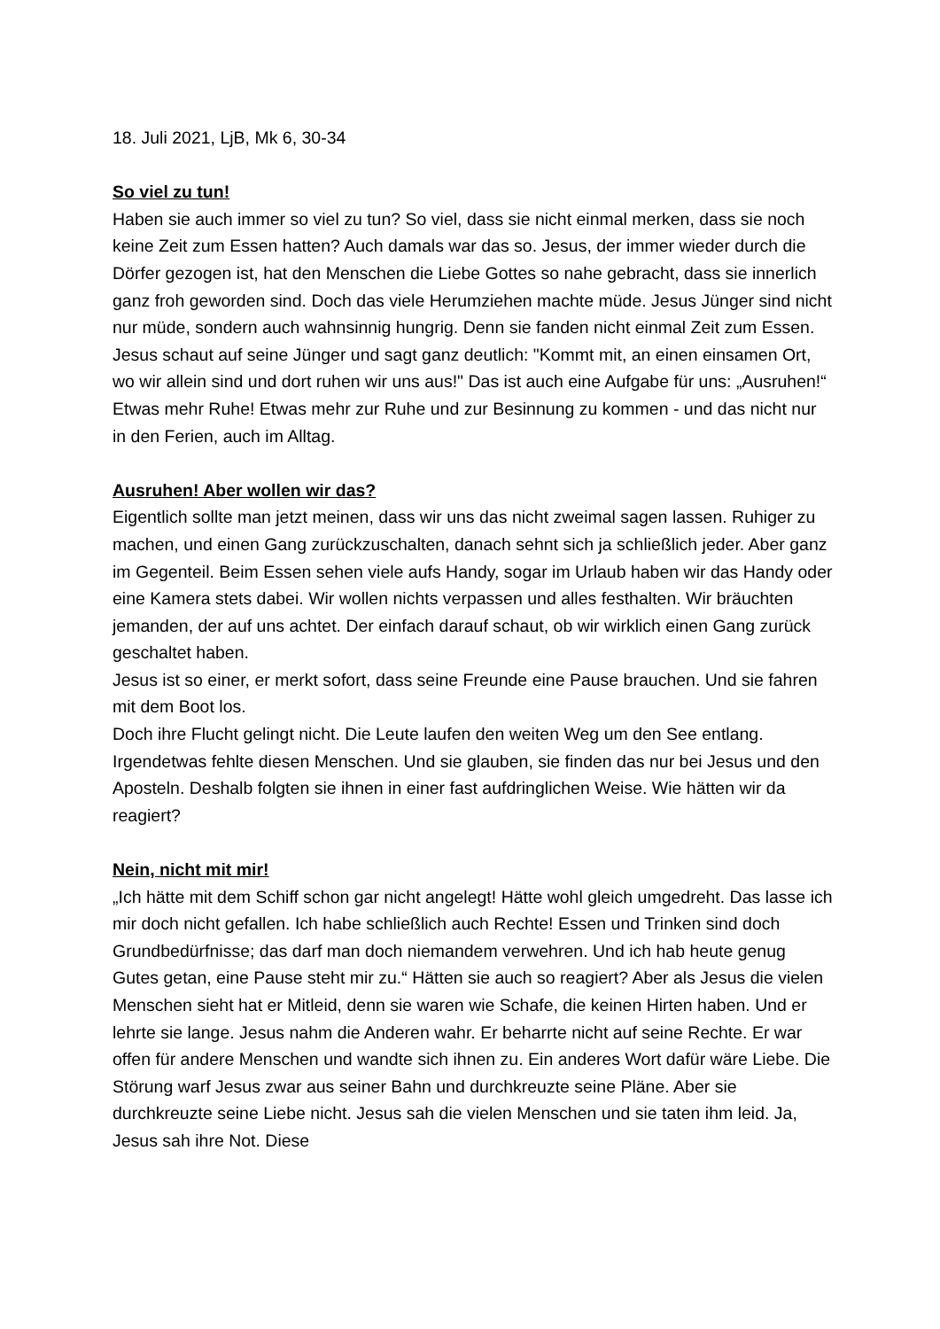18. Juli 2021, LjB, Mk 6, 30-34
So viel zu tun!
Haben sie auch immer so viel zu tun? So viel, dass sie nicht einmal merken, dass sie noch keine Zeit zum Essen hatten? Auch damals war das so. Jesus, der immer wieder durch die Dörfer gezogen ist, hat den Menschen die Liebe Gottes so nahe gebracht, dass sie innerlich ganz froh geworden sind. Doch das viele Herumziehen machte müde. Jesus Jünger sind nicht nur müde, sondern auch wahnsinnig hungrig. Denn sie fanden nicht einmal Zeit zum Essen. Jesus schaut auf seine Jünger und sagt ganz deutlich: "Kommt mit, an einen einsamen Ort, wo wir allein sind und dort ruhen wir uns aus!" Das ist auch eine Aufgabe für uns: „Ausruhen!“ Etwas mehr Ruhe! Etwas mehr zur Ruhe und zur Besinnung zu kommen - und das nicht nur in den Ferien, auch im Alltag.
Ausruhen! Aber wollen wir das?
Eigentlich sollte man jetzt meinen, dass wir uns das nicht zweimal sagen lassen. Ruhiger zu machen, und einen Gang zurückzuschalten, danach sehnt sich ja schließlich jeder. Aber ganz im Gegenteil. Beim Essen sehen viele aufs Handy, sogar im Urlaub haben wir das Handy oder eine Kamera stets dabei. Wir wollen nichts verpassen und alles festhalten. Wir bräuchten jemanden, der auf uns achtet. Der einfach darauf schaut, ob wir wirklich einen Gang zurück geschaltet haben.
Jesus ist so einer, er merkt sofort, dass seine Freunde eine Pause brauchen. Und sie fahren mit dem Boot los.
Doch ihre Flucht gelingt nicht. Die Leute laufen den weiten Weg um den See entlang. Irgendetwas fehlte diesen Menschen. Und sie glauben, sie finden das nur bei Jesus und den Aposteln. Deshalb folgten sie ihnen in einer fast aufdringlichen Weise. Wie hätten wir da reagiert?
Nein, nicht mit mir!
„Ich hätte mit dem Schiff schon gar nicht angelegt! Hätte wohl gleich umgedreht. Das lasse ich mir doch nicht gefallen. Ich habe schließlich auch Rechte! Essen und Trinken sind doch Grundbedürfnisse; das darf man doch niemandem verwehren. Und ich hab heute genug Gutes getan, eine Pause steht mir zu.“ Hätten sie auch so reagiert? Aber als Jesus die vielen Menschen sieht hat er Mitleid, denn sie waren wie Schafe, die keinen Hirten haben. Und er lehrte sie lange. Jesus nahm die Anderen wahr. Er beharrte nicht auf seine Rechte. Er war offen für andere Menschen und wandte sich ihnen zu. Ein anderes Wort dafür wäre Liebe. Die Störung warf Jesus zwar aus seiner Bahn und durchkreuzte seine Pläne. Aber sie durchkreuzte seine Liebe nicht. Jesus sah die vielen Menschen und sie taten ihm leid. Ja, Jesus sah ihre Not. Diese